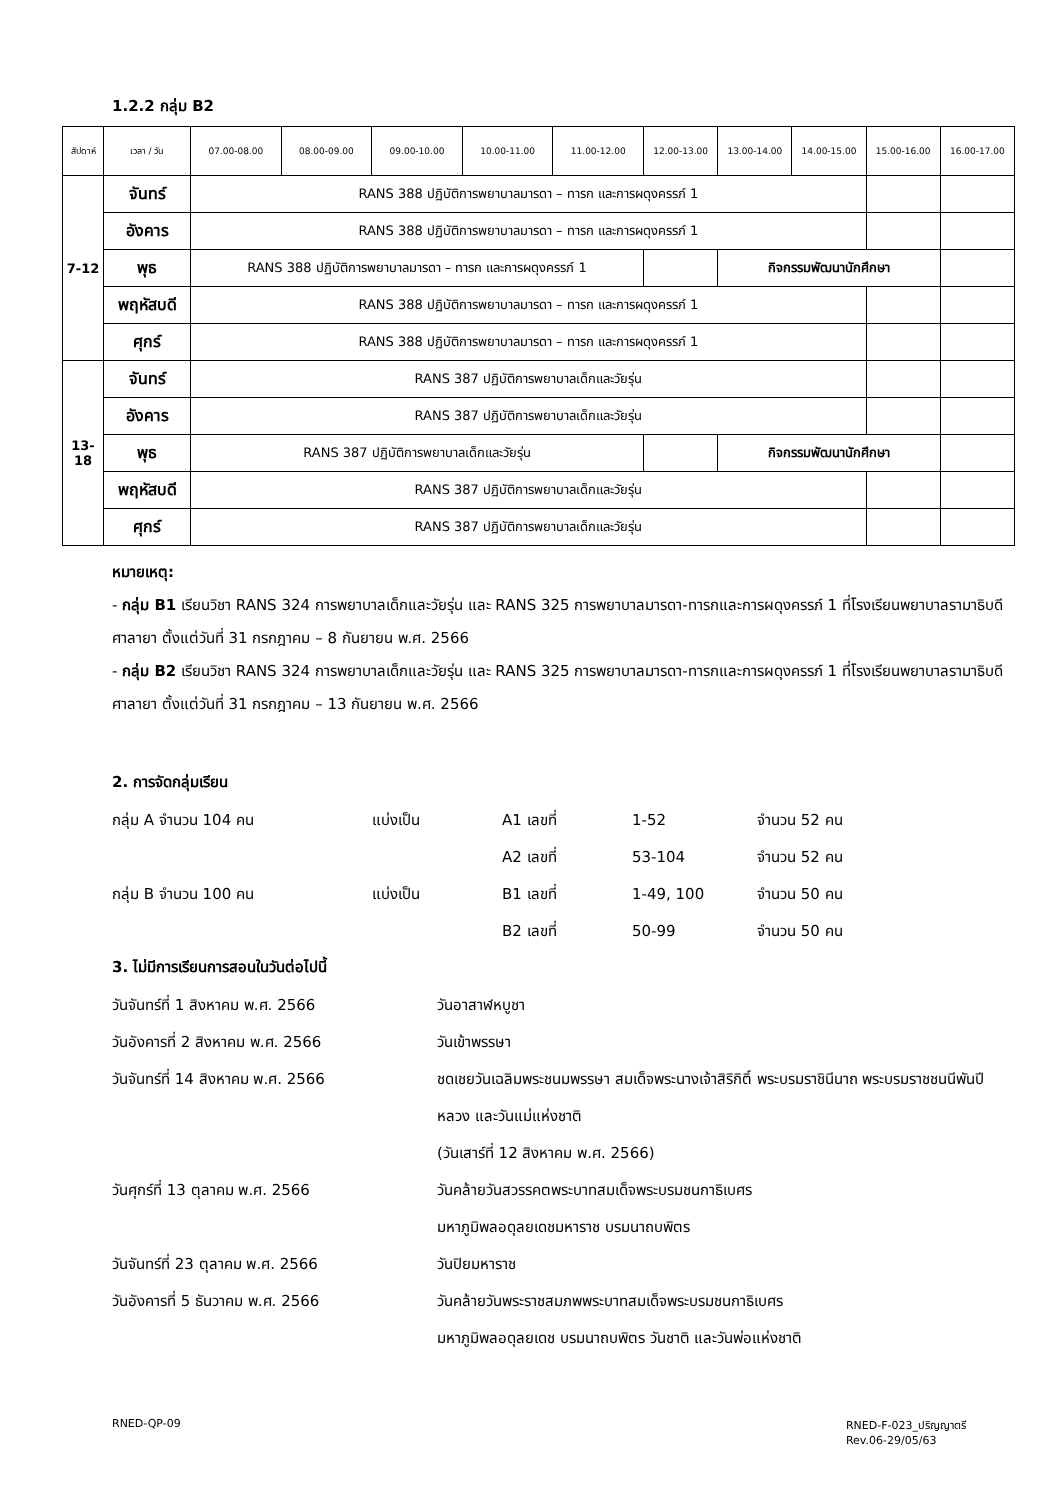1.2.2 กลุ่ม B2
| สัปดาห์ | เวลา / วัน | 07.00-08.00 | 08.00-09.00 | 09.00-10.00 | 10.00-11.00 | 11.00-12.00 | 12.00-13.00 | 13.00-14.00 | 14.00-15.00 | 15.00-16.00 | 16.00-17.00 |
| --- | --- | --- | --- | --- | --- | --- | --- | --- | --- | --- | --- |
| 7-12 | จันทร์ | RANS 388 ปฏิบัติการพยาบาลมารดา – ทารก และการผดุงครรภ์ 1 | | | | | | | | | |
| | อังคาร | RANS 388 ปฏิบัติการพยาบาลมารดา – ทารก และการผดุงครรภ์ 1 | | | | | | | | | |
| | พุธ | RANS 388 ปฏิบัติการพยาบาลมารดา – ทารก และการผดุงครรภ์ 1 | | | | | | กิจกรรมพัฒนานักศึกษา | | | |
| | พฤหัสบดี | RANS 388 ปฏิบัติการพยาบาลมารดา – ทารก และการผดุงครรภ์ 1 | | | | | | | | | |
| | ศุกร์ | RANS 388 ปฏิบัติการพยาบาลมารดา – ทารก และการผดุงครรภ์ 1 | | | | | | | | | |
| 13-18 | จันทร์ | RANS 387 ปฏิบัติการพยาบาลเด็กและวัยรุ่น | | | | | | | | | |
| | อังคาร | RANS 387 ปฏิบัติการพยาบาลเด็กและวัยรุ่น | | | | | | | | | |
| | พุธ | RANS 387 ปฏิบัติการพยาบาลเด็กและวัยรุ่น | | | | | | กิจกรรมพัฒนานักศึกษา | | | |
| | พฤหัสบดี | RANS 387 ปฏิบัติการพยาบาลเด็กและวัยรุ่น | | | | | | | | | |
| | ศุกร์ | RANS 387 ปฏิบัติการพยาบาลเด็กและวัยรุ่น | | | | | | | | | |
หมายเหตุ:
- กลุ่ม B1 เรียนวิชา RANS 324 การพยาบาลเด็กและวัยรุ่น และ RANS 325 การพยาบาลมารดา-ทารกและการผดุงครรภ์ 1 ที่โรงเรียนพยาบาลรามาธิบดี ศาลายา ตั้งแต่วันที่ 31 กรกฎาคม – 8 กันยายน พ.ศ. 2566
- กลุ่ม B2 เรียนวิชา RANS 324 การพยาบาลเด็กและวัยรุ่น และ RANS 325 การพยาบาลมารดา-ทารกและการผดุงครรภ์ 1 ที่โรงเรียนพยาบาลรามาธิบดี ศาลายา ตั้งแต่วันที่ 31 กรกฎาคม – 13 กันยายน พ.ศ. 2566
2. การจัดกลุ่มเรียน
กลุ่ม A จำนวน 104 คน แบ่งเป็น A1 เลขที่ 1-52 จำนวน 52 คน
A2 เลขที่ 53-104 จำนวน 52 คน
กลุ่ม B จำนวน 100 คน แบ่งเป็น B1 เลขที่ 1-49, 100 จำนวน 50 คน
B2 เลขที่ 50-99 จำนวน 50 คน
3. ไม่มีการเรียนการสอนในวันต่อไปนี้
วันจันทร์ที่ 1 สิงหาคม พ.ศ. 2566 วันอาสาฬหบูชา
วันอังคารที่ 2 สิงหาคม พ.ศ. 2566 วันเข้าพรรษา
วันจันทร์ที่ 14 สิงหาคม พ.ศ. 2566 ชดเชยวันเฉลิมพระชนมพรรษา สมเด็จพระนางเจ้าสิริกิติ์ พระบรมราชินีนาถ พระบรมราชชนนีพันปีหลวง และวันแม่แห่งชาติ
(วันเสาร์ที่ 12 สิงหาคม พ.ศ. 2566)
วันศุกร์ที่ 13 ตุลาคม พ.ศ. 2566 วันคล้ายวันสวรรคตพระบาทสมเด็จพระบรมชนกาธิเบศร
มหาภูมิพลอดุลยเดชมหาราช บรมนาถบพิตร
วันจันทร์ที่ 23 ตุลาคม พ.ศ. 2566 วันปิยมหาราช
วันอังคารที่ 5 ธันวาคม พ.ศ. 2566 วันคล้ายวันพระราชสมภพพระบาทสมเด็จพระบรมชนกาธิเบศร
มหาภูมิพลอดุลยเดช บรมนาถบพิตร วันชาติ และวันพ่อแห่งชาติ
RNED-QP-09 RNED-F-023_ปริญญาตรี
Rev.06-29/05/63